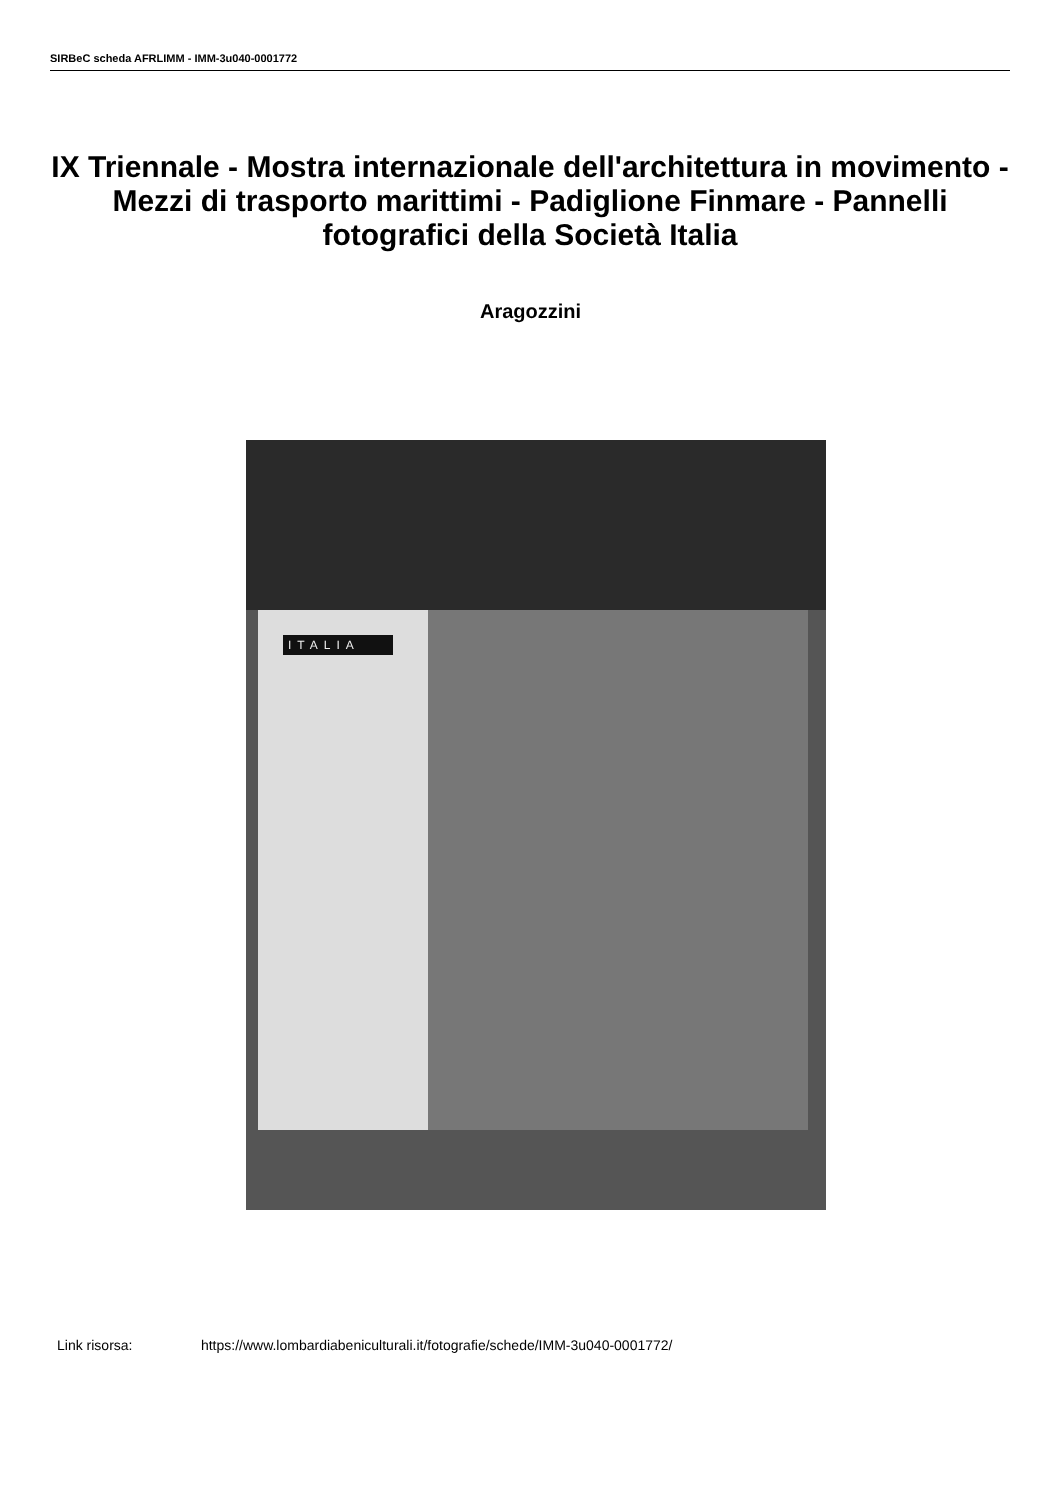SIRBeC scheda AFRLIMM - IMM-3u040-0001772
IX Triennale - Mostra internazionale dell'architettura in movimento - Mezzi di trasporto marittimi - Padiglione Finmare - Pannelli fotografici della Società Italia
Aragozzini
ITALIA
Link risorsa: https://www.lombardiabeniculturali.it/fotografie/schede/IMM-3u040-0001772/